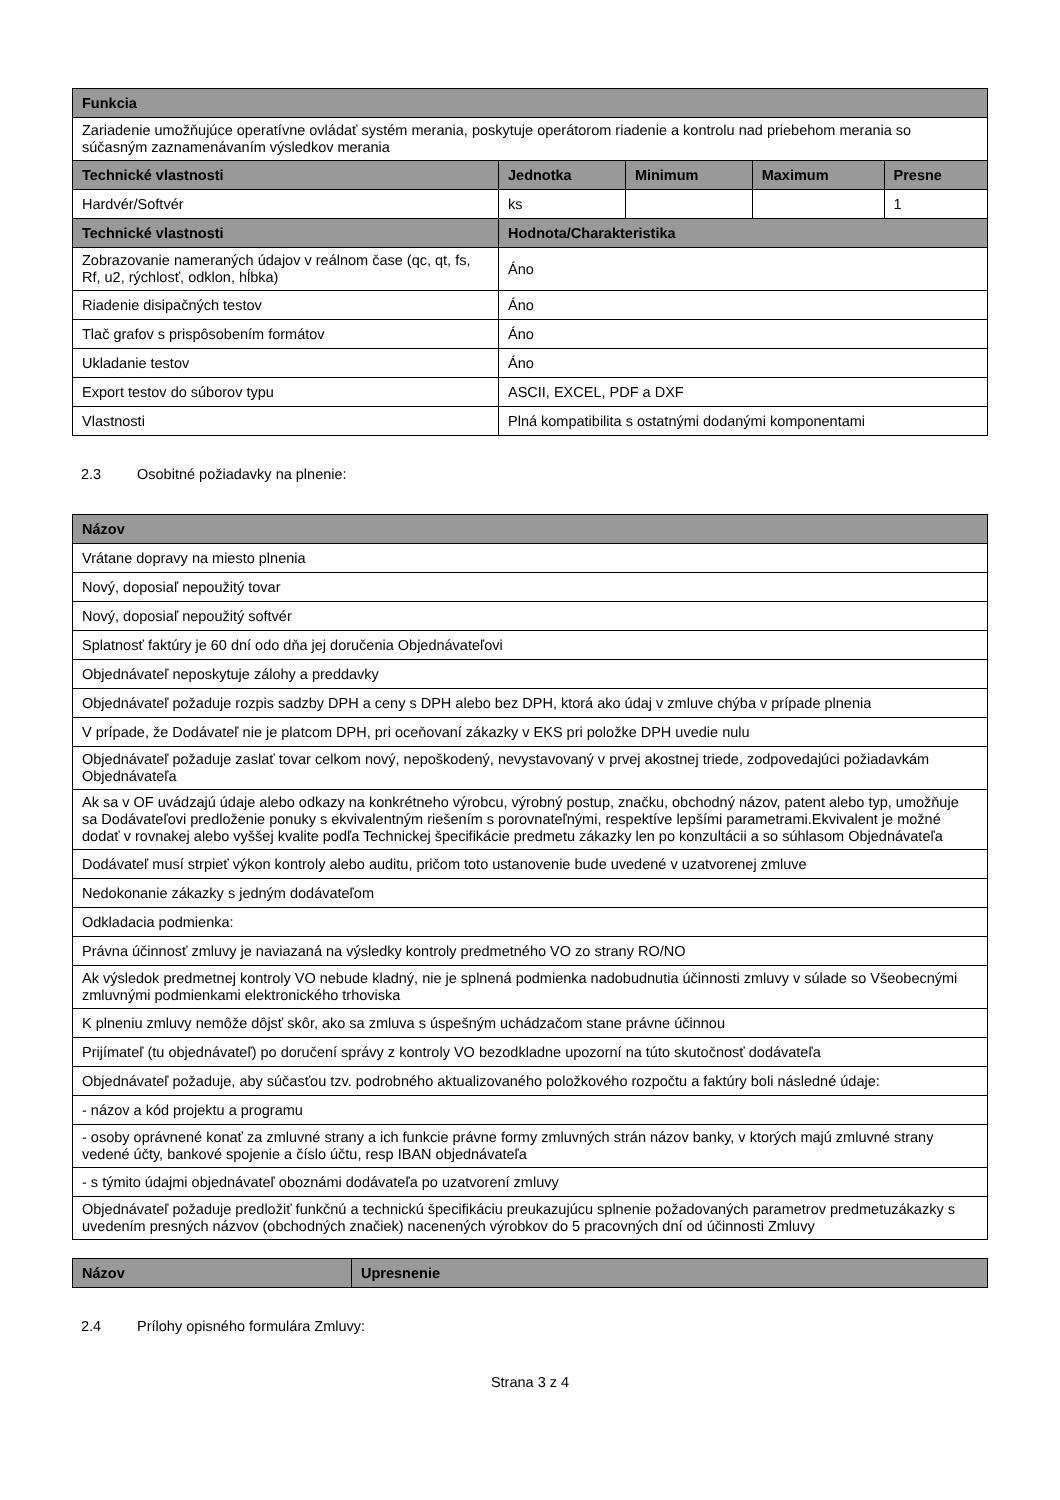| Funkcia | | | | |
| --- | --- | --- | --- | --- |
| Zariadenie umožňujúce operatívne ovládať systém merania, poskytuje operátorom riadenie a kontrolu nad priebehom merania so súčasným zaznamenávaním výsledkov merania | | | | |
| Technické vlastnosti | Jednotka | Minimum | Maximum | Presne |
| Hardvér/Softvér | ks | | | 1 |
| Technické vlastnosti | Hodnota/Charakteristika | | | |
| Zobrazovanie nameraných údajov v reálnom čase (qc, qt, fs, Rf, u2, rýchlosť, odklon, hĺbka) | Áno | | | |
| Riadenie disipačných testov | Áno | | | |
| Tlač grafov s prispôsobením formátov | Áno | | | |
| Ukladanie testov | Áno | | | |
| Export testov do súborov typu | ASCII, EXCEL, PDF a DXF | | | |
| Vlastnosti | Plná kompatibilita s ostatnými dodanými komponentami | | | |
2.3 Osobitné požiadavky na plnenie:
| Názov |
| --- |
| Vrátane dopravy na miesto plnenia |
| Nový, doposiaľ nepoužitý tovar |
| Nový, doposiaľ nepoužitý softvér |
| Splatnosť faktúry je 60 dní odo dňa jej doručenia Objednávateľovi |
| Objednávateľ neposkytuje zálohy a preddavky |
| Objednávateľ požaduje rozpis sadzby DPH a ceny s DPH alebo bez DPH, ktorá ako údaj v zmluve chýba v prípade plnenia |
| V prípade, že Dodávateľ nie je platcom DPH, pri oceňovaní zákazky v EKS pri položke DPH uvedie nulu |
| Objednávateľ požaduje zaslať tovar celkom nový, nepoškodený, nevystavovaný v prvej akostnej triede, zodpovedajúci požiadavkám Objednávateľa |
| Ak sa v OF uvádzajú údaje alebo odkazy na konkrétneho výrobcu, výrobný postup, značku, obchodný názov, patent alebo typ, umožňuje sa Dodávateľovi predloženie ponuky s ekvivalentným riešením s porovnateľnými, respektíve lepšími parametrami.Ekvivalent je možné dodať v rovnakej alebo vyššej kvalite podľa Technickej špecifikácie predmetu zákazky len po konzultácii a so súhlasom Objednávateľa |
| Dodávateľ musí strpieť výkon kontroly alebo auditu, pričom toto ustanovenie bude uvedené v uzatvorenej zmluve |
| Nedokonanie zákazky s jedným dodávateľom |
| Odkladacia podmienka: |
| Právna účinnosť zmluvy je naviazaná na výsledky kontroly predmetného VO zo strany RO/NO |
| Ak výsledok predmetnej kontroly VO nebude kladný, nie je splnená podmienka nadobudnutia účinnosti zmluvy v súlade so Všeobecnými zmluvnými podmienkami elektronického trhoviska |
| K plneniu zmluvy nemôže dôjsť skôr, ako sa zmluva s úspešným uchádzačom stane právne účinnou |
| Prijímateľ (tu objednávateľ) po doručení správy z kontroly VO bezodkladne upozorní na túto skutočnosť dodávateľa |
| Objednávateľ požaduje, aby súčasťou tzv. podrobného aktualizovaného položkového rozpočtu a faktúry boli následné údaje: |
| - názov a kód projektu a programu |
| - osoby oprávnené konať za zmluvné strany a ich funkcie právne formy zmluvných strán názov banky, v ktorých majú zmluvné strany vedené účty, bankové spojenie a číslo účtu, resp IBAN objednávateľa |
| - s týmito údajmi objednávateľ oboznámi dodávateľa po uzatvorení zmluvy |
| Objednávateľ požaduje predložiť funkčnú a technickú špecifikáciu preukazujúcu splnenie požadovaných parametrov predmetuzákazky s uvedením presných názvov (obchodných značiek) nacenených výrobkov do 5 pracovných dní od účinnosti Zmluvy |
| Názov | Upresnenie |
| --- | --- |
2.4 Prílohy opisného formulára Zmluvy:
Strana 3 z 4